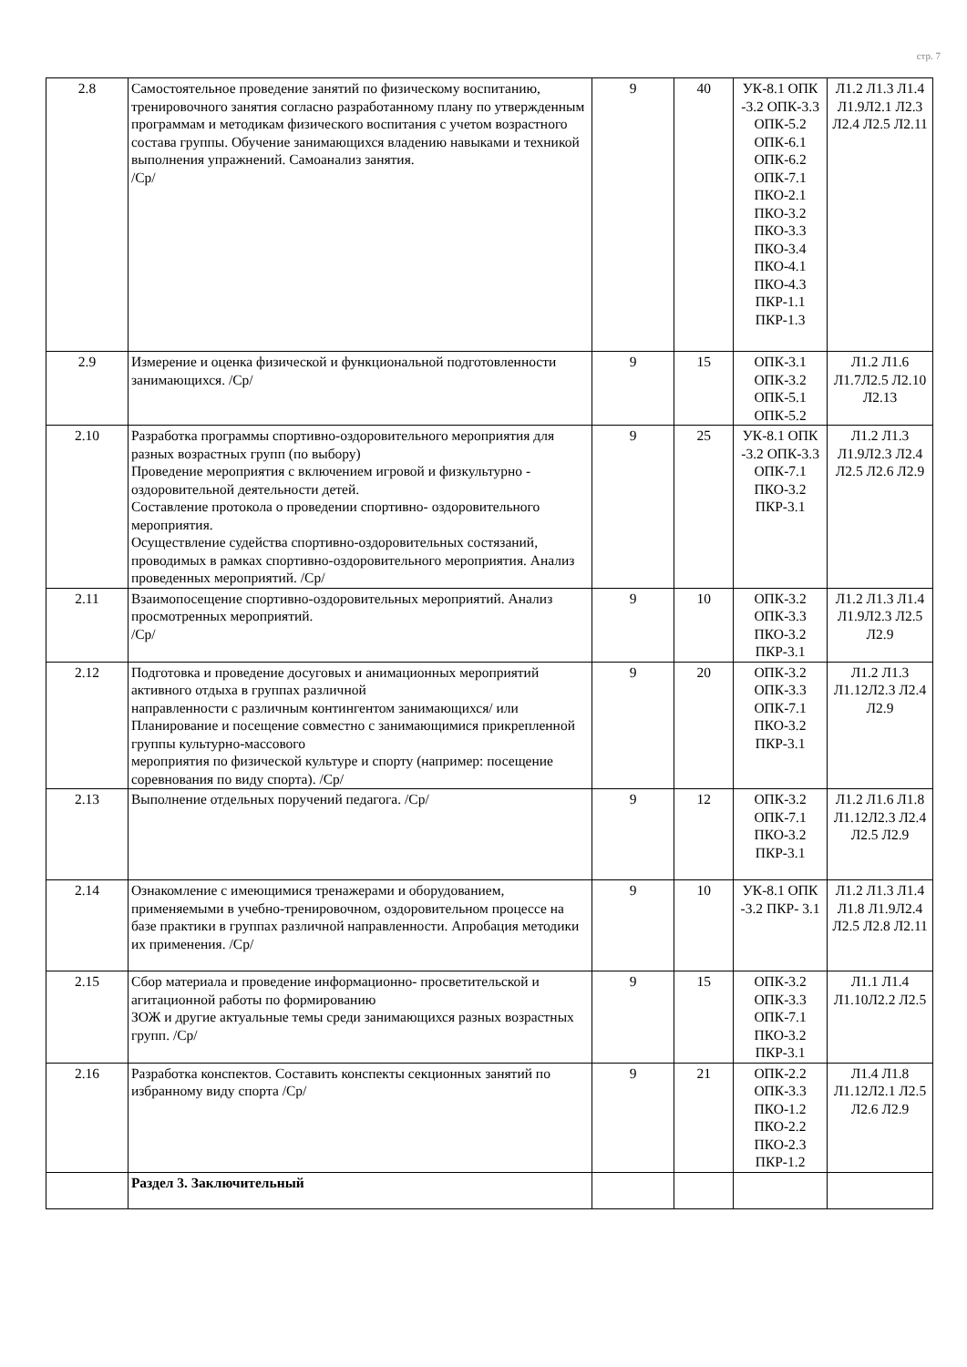стр. 7
| 2.8 | Самостоятельное проведение занятий по физическому воспитанию, тренировочного занятия согласно разработанному плану по утвержденным программам и методикам физического воспитания с учетом возрастного состава группы. Обучение занимающихся владению навыками и техникой выполнения упражнений. Самоанализ занятия. /Ср/ | 9 | 40 | УК-8.1 ОПК -3.2 ОПК-3.3 ОПК-5.2 ОПК-6.1 ОПК-6.2 ОПК-7.1 ПКО-2.1 ПКО-3.2 ПКО-3.3 ПКО-3.4 ПКО-4.1 ПКО-4.3 ПКР-1.1 ПКР-1.3 | Л1.2 Л1.3 Л1.4 Л1.9Л2.1 Л2.3 Л2.4 Л2.5 Л2.11 |
| 2.9 | Измерение и оценка физической и функциональной подготовленности занимающихся. /Ср/ | 9 | 15 | ОПК-3.1 ОПК-3.2 ОПК-5.1 ОПК-5.2 | Л1.2 Л1.6 Л1.7Л2.5 Л2.10 Л2.13 |
| 2.10 | Разработка программы спортивно-оздоровительного мероприятия для разных возрастных групп (по выбору) Проведение мероприятия с включением игровой и физкультурно - оздоровительной деятельности детей. Составление протокола о проведении спортивно- оздоровительного мероприятия. Осуществление судейства спортивно-оздоровительных состязаний, проводимых в рамках спортивно-оздоровительного мероприятия. Анализ проведенных мероприятий. /Ср/ | 9 | 25 | УК-8.1 ОПК -3.2 ОПК-3.3 ОПК-7.1 ПКО-3.2 ПКР-3.1 | Л1.2 Л1.3 Л1.9Л2.3 Л2.4 Л2.5 Л2.6 Л2.9 |
| 2.11 | Взаимопосещение спортивно-оздоровительных мероприятий. Анализ просмотренных мероприятий. /Ср/ | 9 | 10 | ОПК-3.2 ОПК-3.3 ПКО-3.2 ПКР-3.1 | Л1.2 Л1.3 Л1.4 Л1.9Л2.3 Л2.5 Л2.9 |
| 2.12 | Подготовка и проведение досуговых и анимационных мероприятий активного отдыха в группах различной направленности с различным контингентом занимающихся/ или Планирование и посещение совместно с занимающимися прикрепленной группы культурно-массового мероприятия по физической культуре и спорту (например: посещение соревнования по виду спорта). /Ср/ | 9 | 20 | ОПК-3.2 ОПК-3.3 ОПК-7.1 ПКО-3.2 ПКР-3.1 | Л1.2 Л1.3 Л1.12Л2.3 Л2.4 Л2.9 |
| 2.13 | Выполнение отдельных поручений педагога. /Ср/ | 9 | 12 | ОПК-3.2 ОПК-7.1 ПКО-3.2 ПКР-3.1 | Л1.2 Л1.6 Л1.8 Л1.12Л2.3 Л2.4 Л2.5 Л2.9 |
| 2.14 | Ознакомление с имеющимися тренажерами и оборудованием, применяемыми в учебно-тренировочном, оздоровительном процессе на базе практики в группах различной направленности. Апробация методики их применения. /Ср/ | 9 | 10 | УК-8.1 ОПК -3.2 ПКР- 3.1 | Л1.2 Л1.3 Л1.4 Л1.8 Л1.9Л2.4 Л2.5 Л2.8 Л2.11 |
| 2.15 | Сбор материала и проведение информационно- просветительской и агитационной работы по формированию ЗОЖ и другие актуальные темы среди занимающихся разных возрастных групп. /Ср/ | 9 | 15 | ОПК-3.2 ОПК-3.3 ОПК-7.1 ПКО-3.2 ПКР-3.1 | Л1.1 Л1.4 Л1.10Л2.2 Л2.5 |
| 2.16 | Разработка конспектов. Составить конспекты секционных занятий по избранному виду спорта /Ср/ | 9 | 21 | ОПК-2.2 ОПК-3.3 ПКО-1.2 ПКО-2.2 ПКО-2.3 ПКР-1.2 | Л1.4 Л1.8 Л1.12Л2.1 Л2.5 Л2.6 Л2.9 |
| | Раздел 3. Заключительный | | | | |